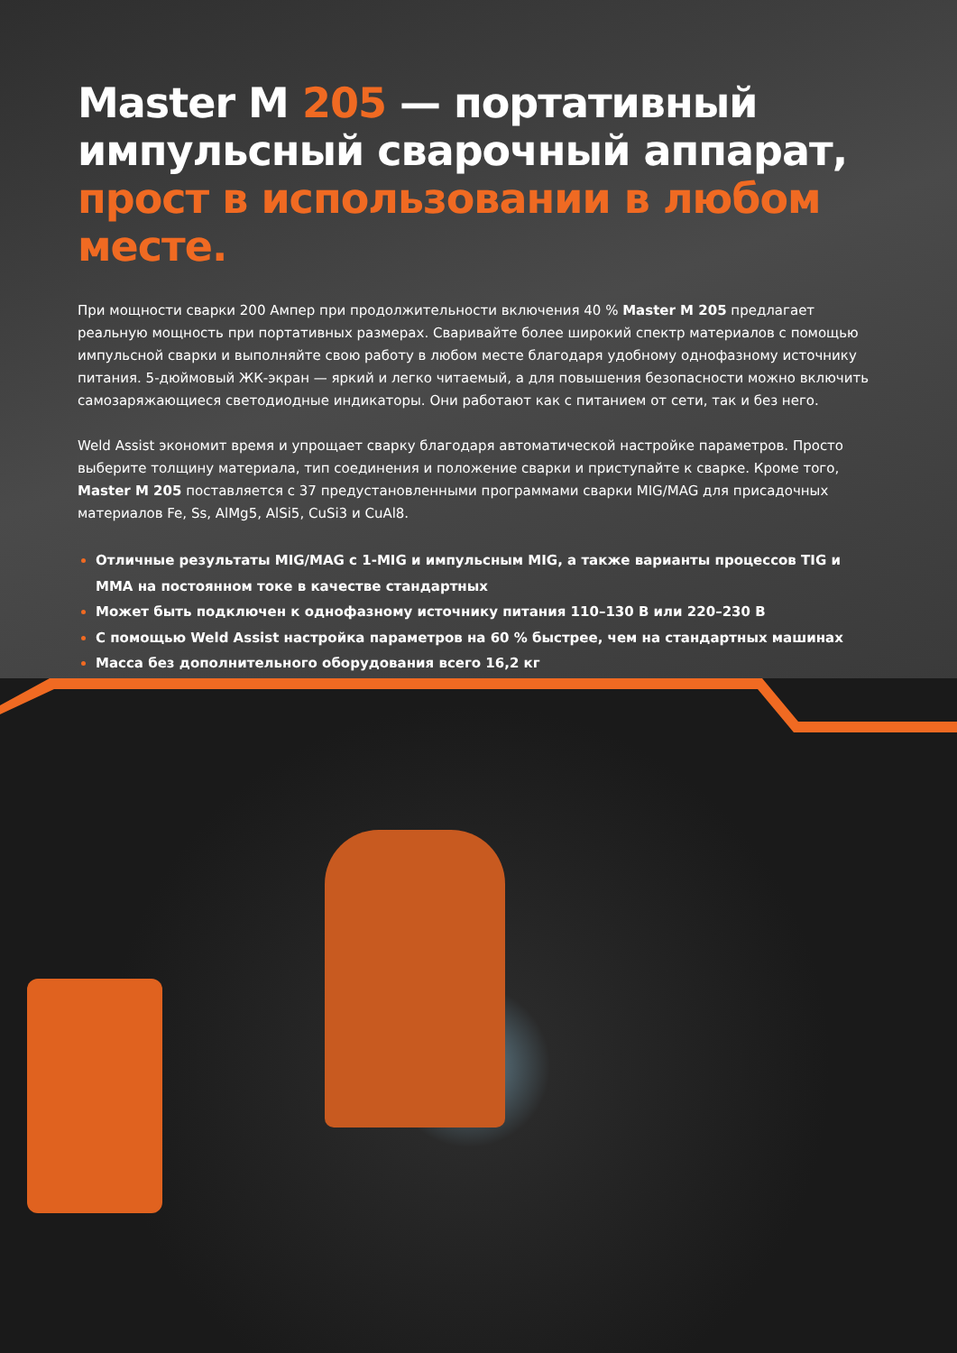Master M 205 — портативный импульсный сварочный аппарат, прост в использовании в любом месте.
При мощности сварки 200 Ампер при продолжительности включения 40 % Master M 205 предлагает реальную мощность при портативных размерах. Сваривайте более широкий спектр материалов с помощью импульсной сварки и выполняйте свою работу в любом месте благодаря удобному однофазному источнику питания. 5-дюймовый ЖК-экран — яркий и легко читаемый, а для повышения безопасности можно включить самозаряжающиеся светодиодные индикаторы. Они работают как с питанием от сети, так и без него.
Weld Assist экономит время и упрощает сварку благодаря автоматической настройке параметров. Просто выберите толщину материала, тип соединения и положение сварки и приступайте к сварке. Кроме того, Master M 205 поставляется с 37 предустановленными программами сварки MIG/MAG для присадочных материалов Fe, Ss, AlMg5, AlSi5, CuSi3 и CuAl8.
Отличные результаты MIG/MAG с 1-MIG и импульсным MIG, а также варианты процессов TIG и MMA на постоянном токе в качестве стандартных
Может быть подключен к однофазному источнику питания 110–130 В или 220–230 В
С помощью Weld Assist настройка параметров на 60 % быстрее, чем на стандартных машинах
Масса без дополнительного оборудования всего 16,2 кг